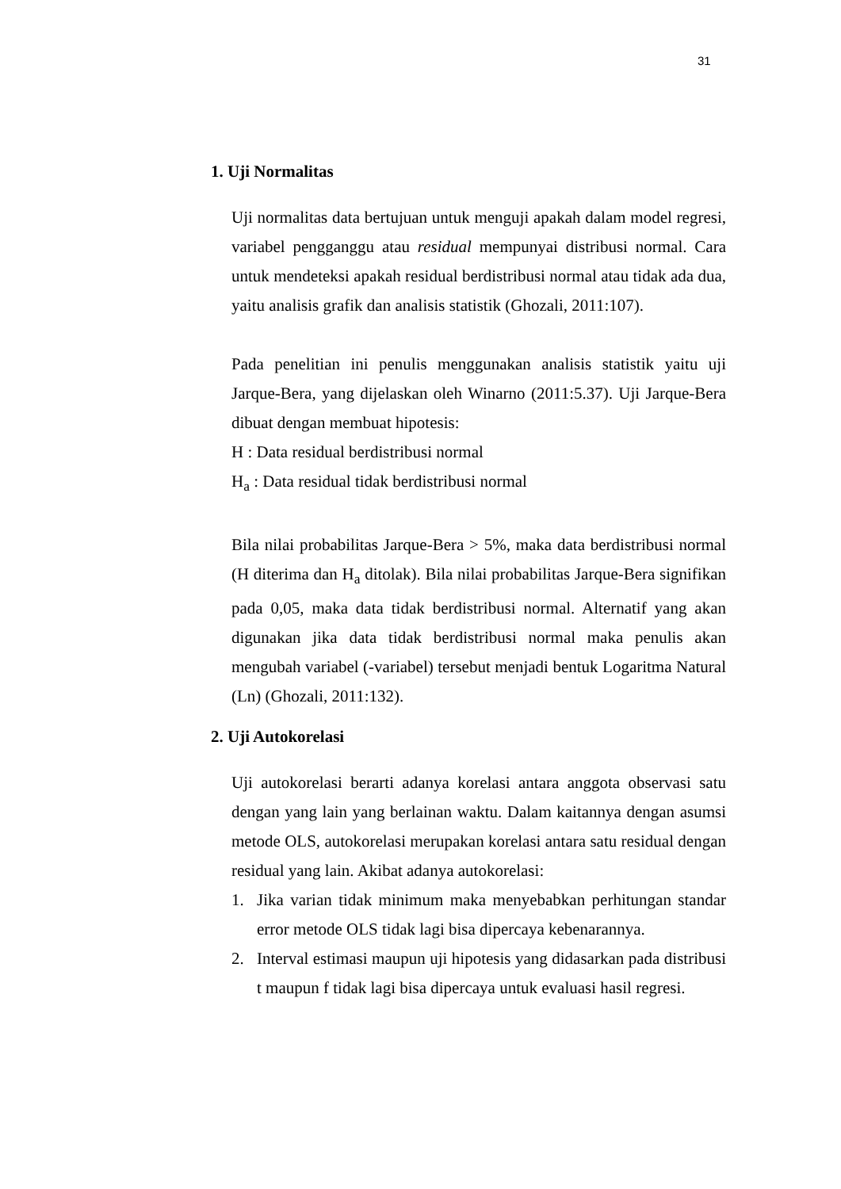31
1. Uji Normalitas
Uji normalitas data bertujuan untuk menguji apakah dalam model regresi, variabel pengganggu atau residual mempunyai distribusi normal. Cara untuk mendeteksi apakah residual berdistribusi normal atau tidak ada dua, yaitu analisis grafik dan analisis statistik (Ghozali, 2011:107).
Pada penelitian ini penulis menggunakan analisis statistik yaitu uji Jarque-Bera, yang dijelaskan oleh Winarno (2011:5.37). Uji Jarque-Bera dibuat dengan membuat hipotesis:
H : Data residual berdistribusi normal
H<sub>a</sub> : Data residual tidak berdistribusi normal
Bila nilai probabilitas Jarque-Bera > 5%, maka data berdistribusi normal (H diterima dan H<sub>a</sub> ditolak). Bila nilai probabilitas Jarque-Bera signifikan pada 0,05, maka data tidak berdistribusi normal. Alternatif yang akan digunakan jika data tidak berdistribusi normal maka penulis akan mengubah variabel (-variabel) tersebut menjadi bentuk Logaritma Natural (Ln) (Ghozali, 2011:132).
2. Uji Autokorelasi
Uji autokorelasi berarti adanya korelasi antara anggota observasi satu dengan yang lain yang berlainan waktu. Dalam kaitannya dengan asumsi metode OLS, autokorelasi merupakan korelasi antara satu residual dengan residual yang lain. Akibat adanya autokorelasi:
1. Jika varian tidak minimum maka menyebabkan perhitungan standar error metode OLS tidak lagi bisa dipercaya kebenarannya.
2. Interval estimasi maupun uji hipotesis yang didasarkan pada distribusi t maupun f tidak lagi bisa dipercaya untuk evaluasi hasil regresi.